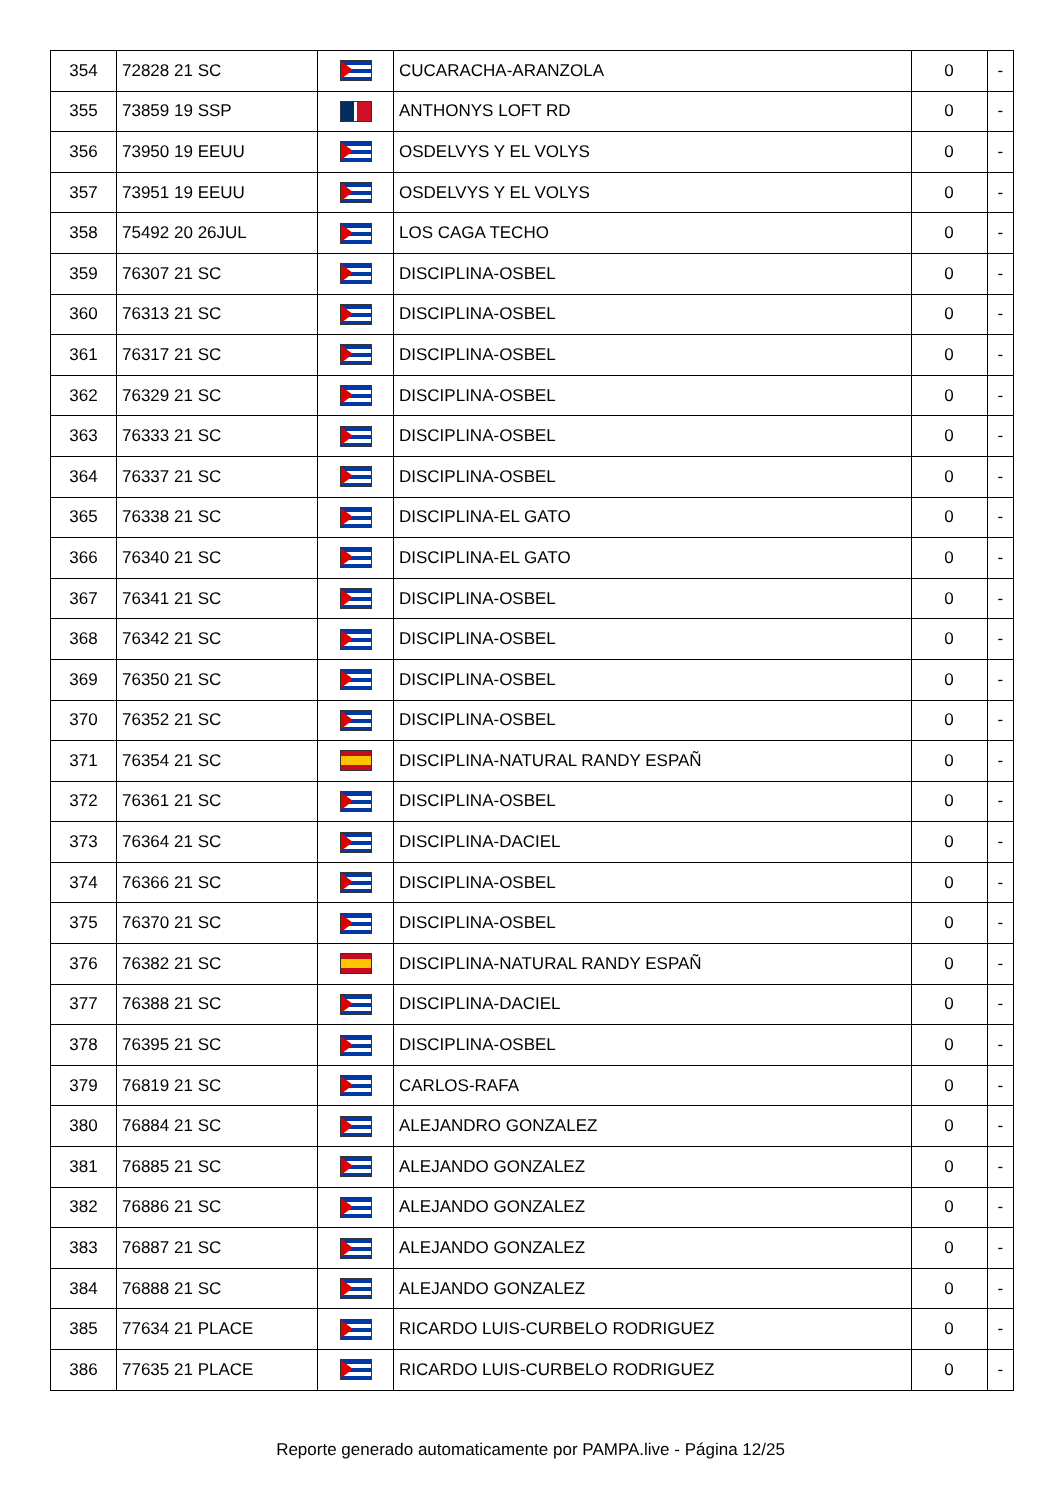| 354 | 72828 21 SC | | CUCARACHA-ARANZOLA | 0 | - |
| 355 | 73859 19 SSP | | ANTHONYS LOFT RD | 0 | - |
| 356 | 73950 19 EEUU | | OSDELVYS Y EL VOLYS | 0 | - |
| 357 | 73951 19 EEUU | | OSDELVYS Y EL VOLYS | 0 | - |
| 358 | 75492 20 26JUL | | LOS CAGA TECHO | 0 | - |
| 359 | 76307 21 SC | | DISCIPLINA-OSBEL | 0 | - |
| 360 | 76313 21 SC | | DISCIPLINA-OSBEL | 0 | - |
| 361 | 76317 21 SC | | DISCIPLINA-OSBEL | 0 | - |
| 362 | 76329 21 SC | | DISCIPLINA-OSBEL | 0 | - |
| 363 | 76333 21 SC | | DISCIPLINA-OSBEL | 0 | - |
| 364 | 76337 21 SC | | DISCIPLINA-OSBEL | 0 | - |
| 365 | 76338 21 SC | | DISCIPLINA-EL GATO | 0 | - |
| 366 | 76340 21 SC | | DISCIPLINA-EL GATO | 0 | - |
| 367 | 76341 21 SC | | DISCIPLINA-OSBEL | 0 | - |
| 368 | 76342 21 SC | | DISCIPLINA-OSBEL | 0 | - |
| 369 | 76350 21 SC | | DISCIPLINA-OSBEL | 0 | - |
| 370 | 76352 21 SC | | DISCIPLINA-OSBEL | 0 | - |
| 371 | 76354 21 SC | | DISCIPLINA-NATURAL RANDY ESPAÑ | 0 | - |
| 372 | 76361 21 SC | | DISCIPLINA-OSBEL | 0 | - |
| 373 | 76364 21 SC | | DISCIPLINA-DACIEL | 0 | - |
| 374 | 76366 21 SC | | DISCIPLINA-OSBEL | 0 | - |
| 375 | 76370 21 SC | | DISCIPLINA-OSBEL | 0 | - |
| 376 | 76382 21 SC | | DISCIPLINA-NATURAL RANDY ESPAÑ | 0 | - |
| 377 | 76388 21 SC | | DISCIPLINA-DACIEL | 0 | - |
| 378 | 76395 21 SC | | DISCIPLINA-OSBEL | 0 | - |
| 379 | 76819 21 SC | | CARLOS-RAFA | 0 | - |
| 380 | 76884 21 SC | | ALEJANDRO GONZALEZ | 0 | - |
| 381 | 76885 21 SC | | ALEJANDO GONZALEZ | 0 | - |
| 382 | 76886 21 SC | | ALEJANDO GONZALEZ | 0 | - |
| 383 | 76887 21 SC | | ALEJANDO GONZALEZ | 0 | - |
| 384 | 76888 21 SC | | ALEJANDO GONZALEZ | 0 | - |
| 385 | 77634 21 PLACE | | RICARDO LUIS-CURBELO RODRIGUEZ | 0 | - |
| 386 | 77635 21 PLACE | | RICARDO LUIS-CURBELO RODRIGUEZ | 0 | - |
Reporte generado automaticamente por PAMPA.live - Página 12/25